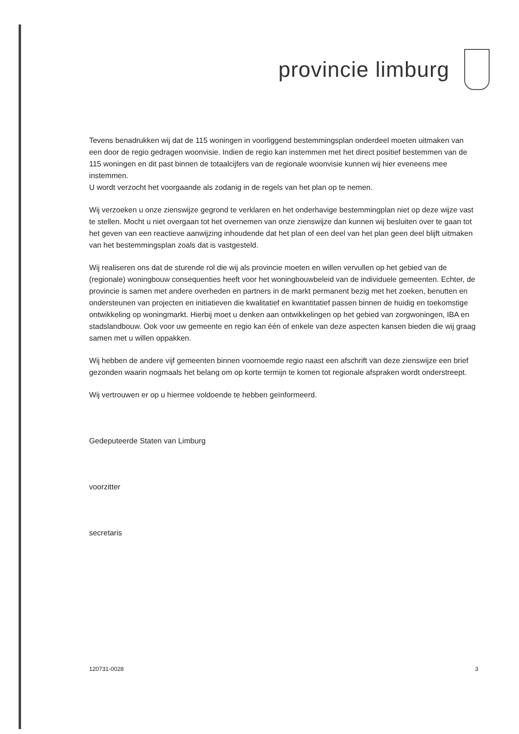provincie limburg
Tevens benadrukken wij dat de 115 woningen in voorliggend bestemmingsplan onderdeel moeten uitmaken van een door de regio gedragen woonvisie. Indien de regio kan instemmen met het direct positief bestemmen van de 115 woningen en dit past binnen de totaalcijfers van de regionale woonvisie kunnen wij hier eveneens mee instemmen.
U wordt verzocht het voorgaande als zodanig in de regels van het plan op te nemen.
Wij verzoeken u onze zienswijze gegrond te verklaren en het onderhavige bestemmingplan niet op deze wijze vast te stellen. Mocht u niet overgaan tot het overnemen van onze zienswijze dan kunnen wij besluiten over te gaan tot het geven van een reactieve aanwijzing inhoudende dat het plan of een deel van het plan geen deel blijft uitmaken van het bestemmingsplan zoals dat is vastgesteld.
Wij realiseren ons dat de sturende rol die wij als provincie moeten en willen vervullen op het gebied van de (regionale) woningbouw consequenties heeft voor het woningbouwbeleid van de individuele gemeenten. Echter, de provincie is samen met andere overheden en partners in de markt permanent bezig met het zoeken, benutten en ondersteunen van projecten en initiatieven die kwalitatief en kwantitatief passen binnen de huidig en toekomstige ontwikkeling op woningmarkt. Hierbij moet u denken aan ontwikkelingen op het gebied van zorgwoningen, IBA en stadslandbouw. Ook voor uw gemeente en regio kan één of enkele van deze aspecten kansen bieden die wij graag samen met u willen oppakken.
Wij hebben de andere vijf gemeenten binnen voornoemde regio naast een afschrift van deze zienswijze een brief gezonden waarin nogmaals het belang om op korte termijn te komen tot regionale afspraken wordt onderstreept.
Wij vertrouwen er op u hiermee voldoende te hebben geïnformeerd.
Gedeputeerde Staten van Limburg
voorzitter
secretaris
120731-0028 3